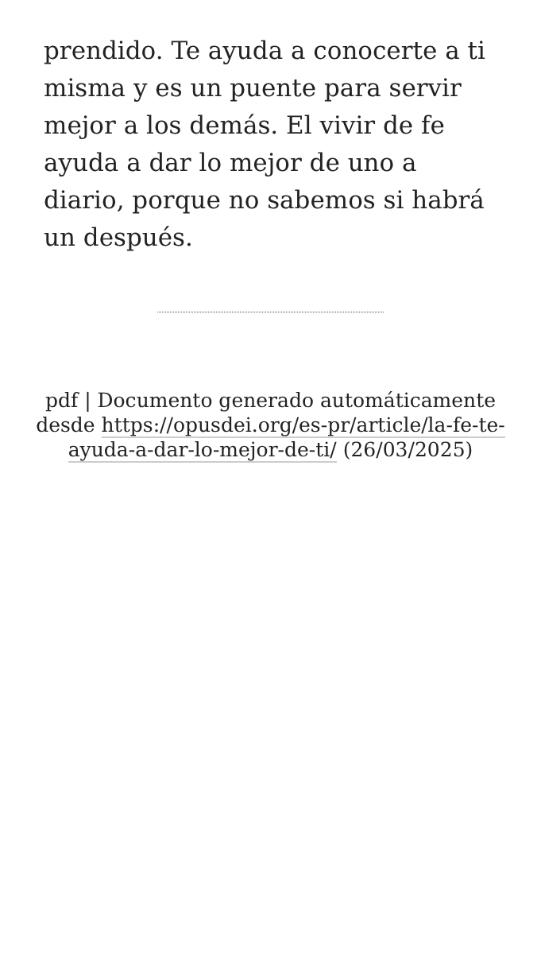prendido. Te ayuda a conocerte a ti misma y es un puente para servir mejor a los demás. El vivir de fe ayuda a dar lo mejor de uno a diario, porque no sabemos si habrá un después.
pdf | Documento generado automáticamente desde https://opusdei.org/es-pr/article/la-fe-te-ayuda-a-dar-lo-mejor-de-ti/ (26/03/2025)